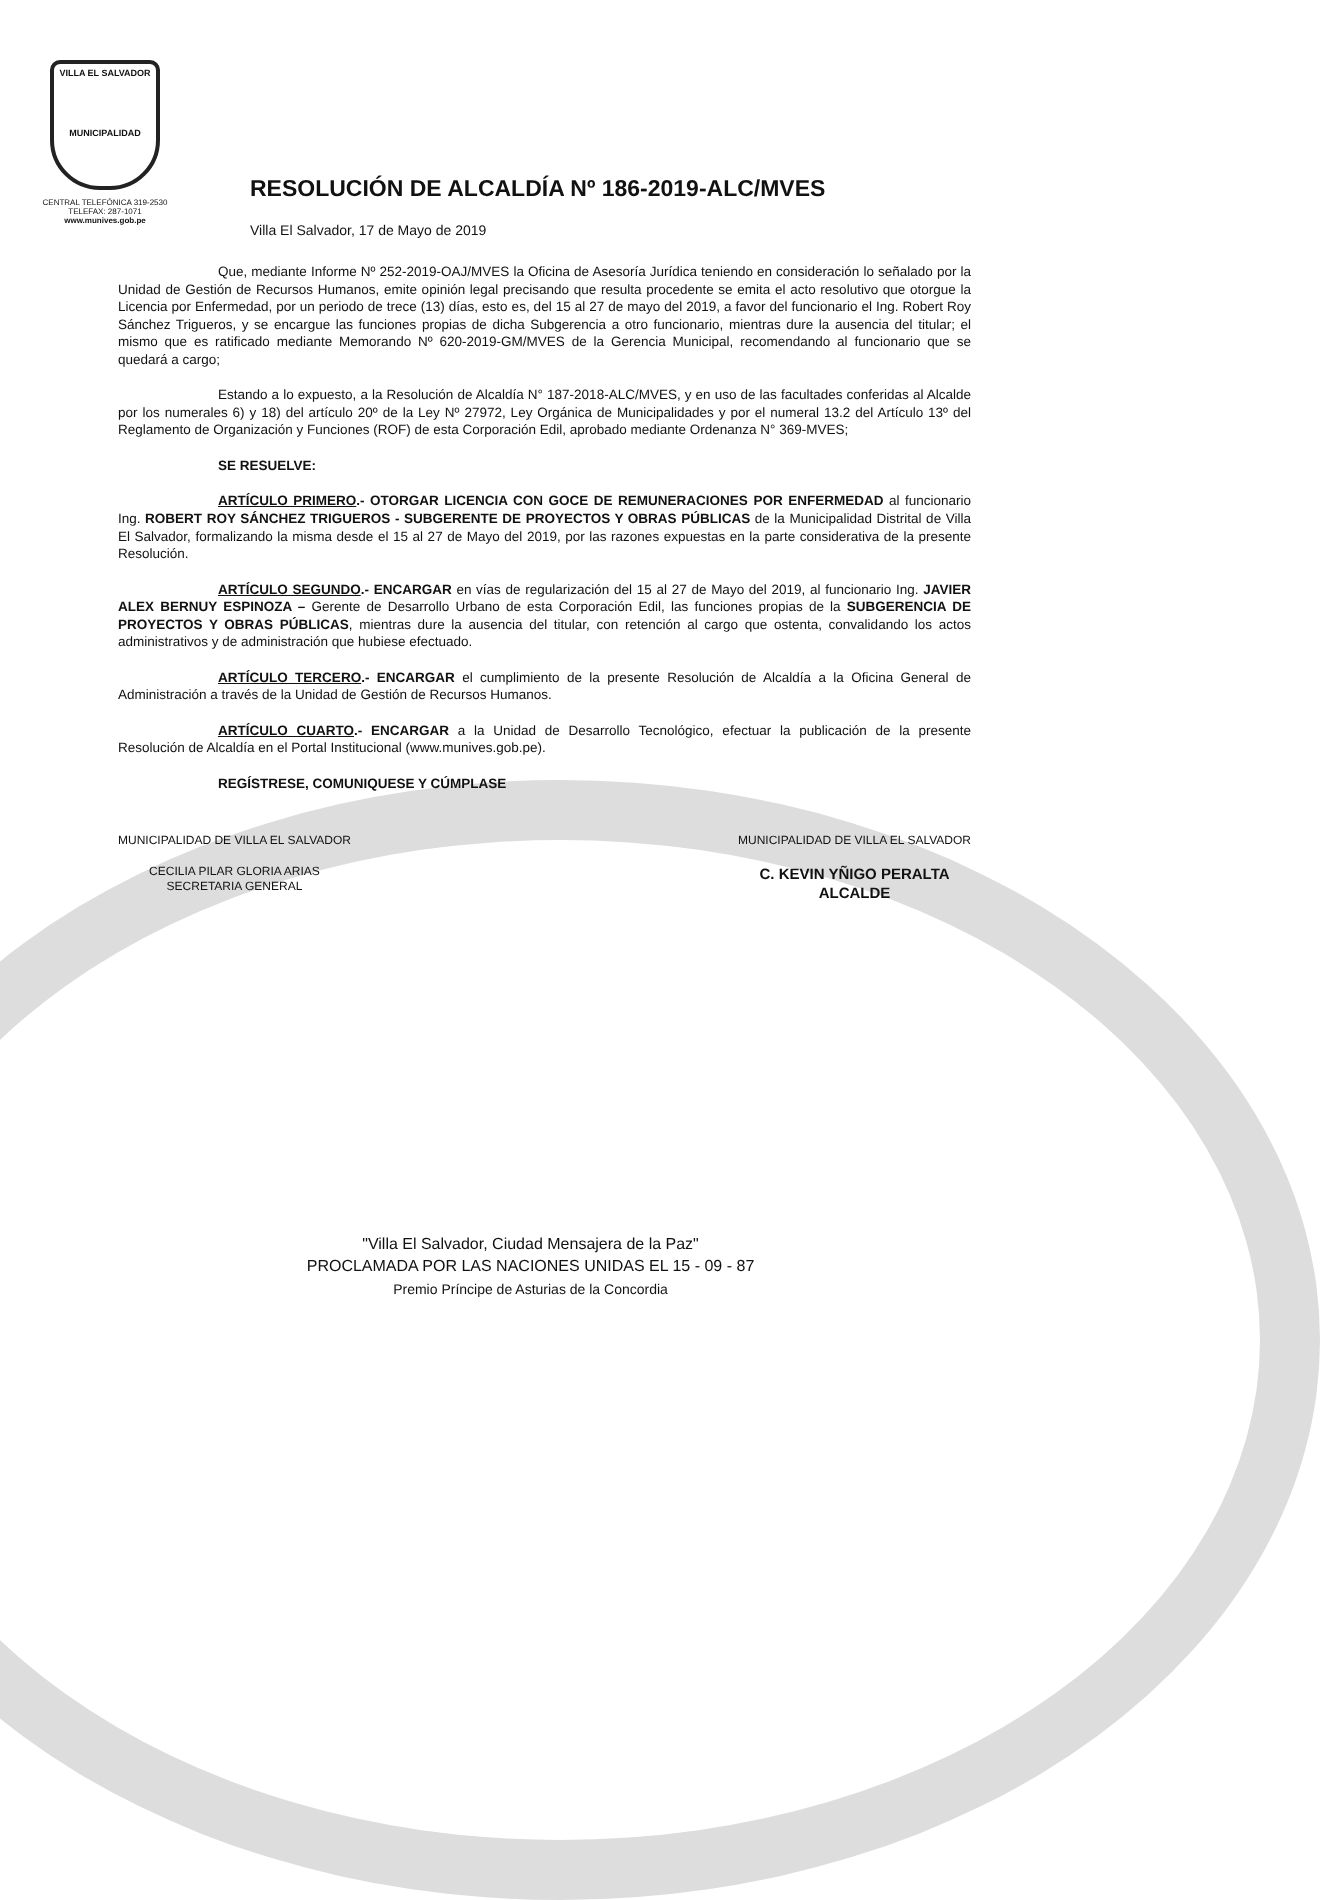VILLA EL SALVADOR
MUNICIPALIDAD
CENTRAL TELEFÓNICA 319-2530
TELEFAX: 287-1071
www.munives.gob.pe
RESOLUCIÓN DE ALCALDÍA Nº 186-2019-ALC/MVES
Villa El Salvador, 17 de Mayo de 2019
Que, mediante Informe Nº 252-2019-OAJ/MVES la Oficina de Asesoría Jurídica teniendo en consideración lo señalado por la Unidad de Gestión de Recursos Humanos, emite opinión legal precisando que resulta procedente se emita el acto resolutivo que otorgue la Licencia por Enfermedad, por un periodo de trece (13) días, esto es, del 15 al 27 de mayo del 2019, a favor del funcionario el Ing. Robert Roy Sánchez Trigueros, y se encargue las funciones propias de dicha Subgerencia a otro funcionario, mientras dure la ausencia del titular; el mismo que es ratificado mediante Memorando Nº 620-2019-GM/MVES de la Gerencia Municipal, recomendando al funcionario que se quedará a cargo;
Estando a lo expuesto, a la Resolución de Alcaldía N° 187-2018-ALC/MVES, y en uso de las facultades conferidas al Alcalde por los numerales 6) y 18) del artículo 20º de la Ley Nº 27972, Ley Orgánica de Municipalidades y por el numeral 13.2 del Artículo 13º del Reglamento de Organización y Funciones (ROF) de esta Corporación Edil, aprobado mediante Ordenanza N° 369-MVES;
SE RESUELVE:
ARTÍCULO PRIMERO.- OTORGAR LICENCIA CON GOCE DE REMUNERACIONES POR ENFERMEDAD al funcionario Ing. ROBERT ROY SÁNCHEZ TRIGUEROS - SUBGERENTE DE PROYECTOS Y OBRAS PÚBLICAS de la Municipalidad Distrital de Villa El Salvador, formalizando la misma desde el 15 al 27 de Mayo del 2019, por las razones expuestas en la parte considerativa de la presente Resolución.
ARTÍCULO SEGUNDO.- ENCARGAR en vías de regularización del 15 al 27 de Mayo del 2019, al funcionario Ing. JAVIER ALEX BERNUY ESPINOZA – Gerente de Desarrollo Urbano de esta Corporación Edil, las funciones propias de la SUBGERENCIA DE PROYECTOS Y OBRAS PÚBLICAS, mientras dure la ausencia del titular, con retención al cargo que ostenta, convalidando los actos administrativos y de administración que hubiese efectuado.
ARTÍCULO TERCERO.- ENCARGAR el cumplimiento de la presente Resolución de Alcaldía a la Oficina General de Administración a través de la Unidad de Gestión de Recursos Humanos.
ARTÍCULO CUARTO.- ENCARGAR a la Unidad de Desarrollo Tecnológico, efectuar la publicación de la presente Resolución de Alcaldía en el Portal Institucional (www.munives.gob.pe).
REGÍSTRESE, COMUNIQUESE Y CÚMPLASE
MUNICIPALIDAD DE VILLA EL SALVADOR
CECILIA PILAR GLORIA ARIAS
SECRETARIA GENERAL
MUNICIPALIDAD DE VILLA EL SALVADOR
C. KEVIN YÑIGO PERALTA
ALCALDE
"Villa El Salvador, Ciudad Mensajera de la Paz"
PROCLAMADA POR LAS NACIONES UNIDAS EL 15 - 09 - 87
Premio Príncipe de Asturias de la Concordia